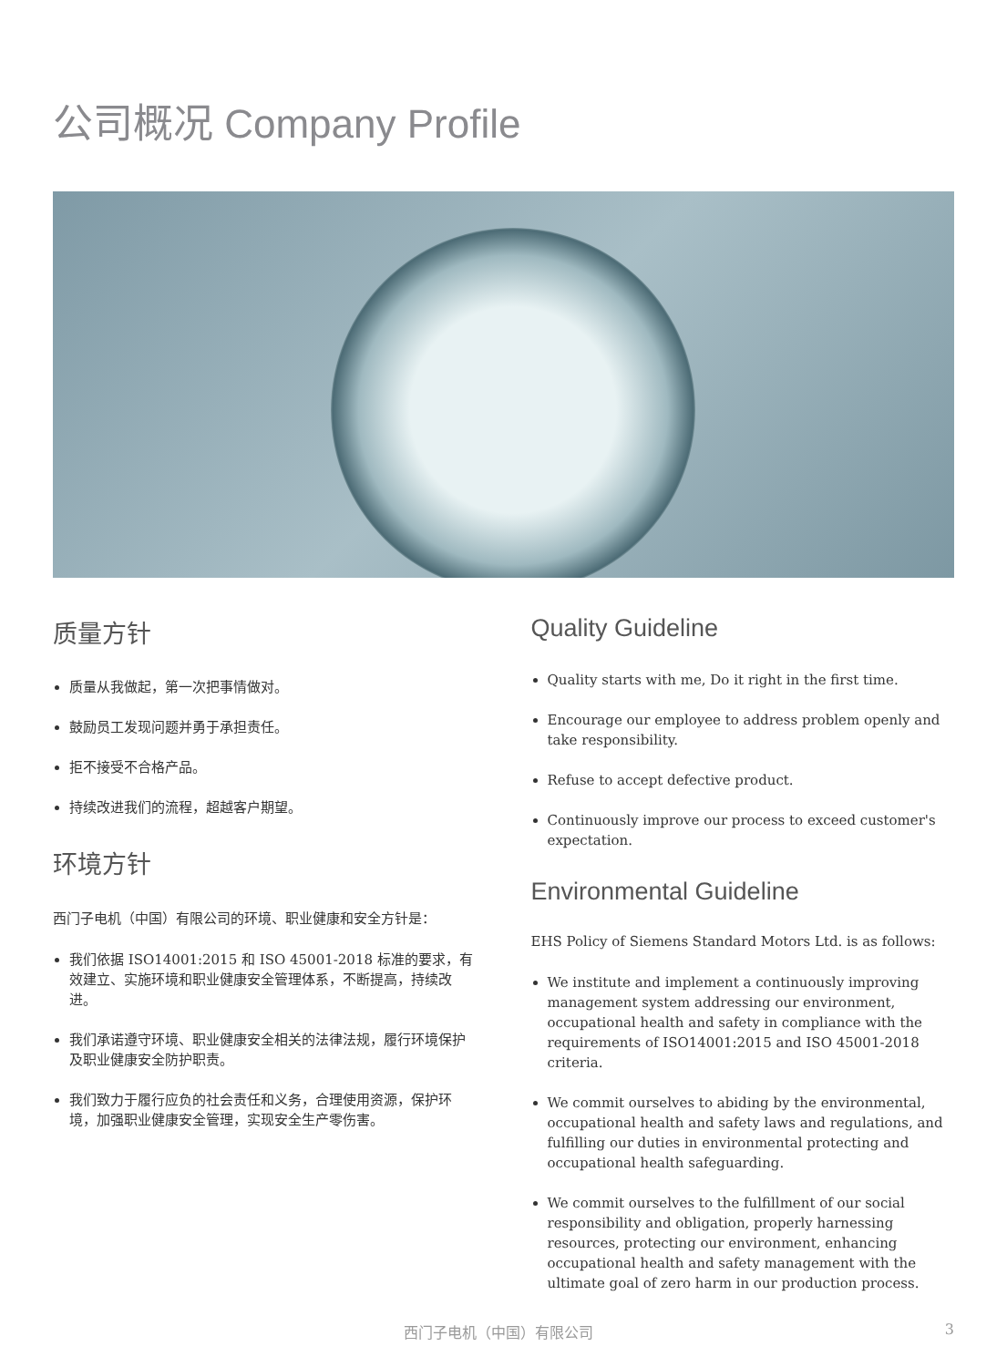公司概况 Company Profile
质量方针
质量从我做起，第一次把事情做对。
鼓励员工发现问题并勇于承担责任。
拒不接受不合格产品。
持续改进我们的流程，超越客户期望。
环境方针
西门子电机（中国）有限公司的环境、职业健康和安全方针是：
我们依据 ISO14001:2015 和 ISO 45001-2018 标准的要求，有效建立、实施环境和职业健康安全管理体系，不断提高，持续改进。
我们承诺遵守环境、职业健康安全相关的法律法规，履行环境保护及职业健康安全防护职责。
我们致力于履行应负的社会责任和义务，合理使用资源，保护环境，加强职业健康安全管理，实现安全生产零伤害。
Quality Guideline
Quality starts with me, Do it right in the first time.
Encourage our employee to address problem openly and take responsibility.
Refuse to accept defective product.
Continuously improve our process to exceed customer's expectation.
Environmental Guideline
EHS Policy of Siemens Standard Motors Ltd. is as follows:
We institute and implement a continuously improving management system addressing our environment, occupational health and safety in compliance with the requirements of ISO14001:2015 and ISO 45001-2018 criteria.
We commit ourselves to abiding by the environmental, occupational health and safety laws and regulations, and fulfilling our duties in environmental protecting and occupational health safeguarding.
We commit ourselves to the fulfillment of our social responsibility and obligation, properly harnessing resources, protecting our environment, enhancing occupational health and safety management with the ultimate goal of zero harm in our production process.
西门子电机（中国）有限公司 3